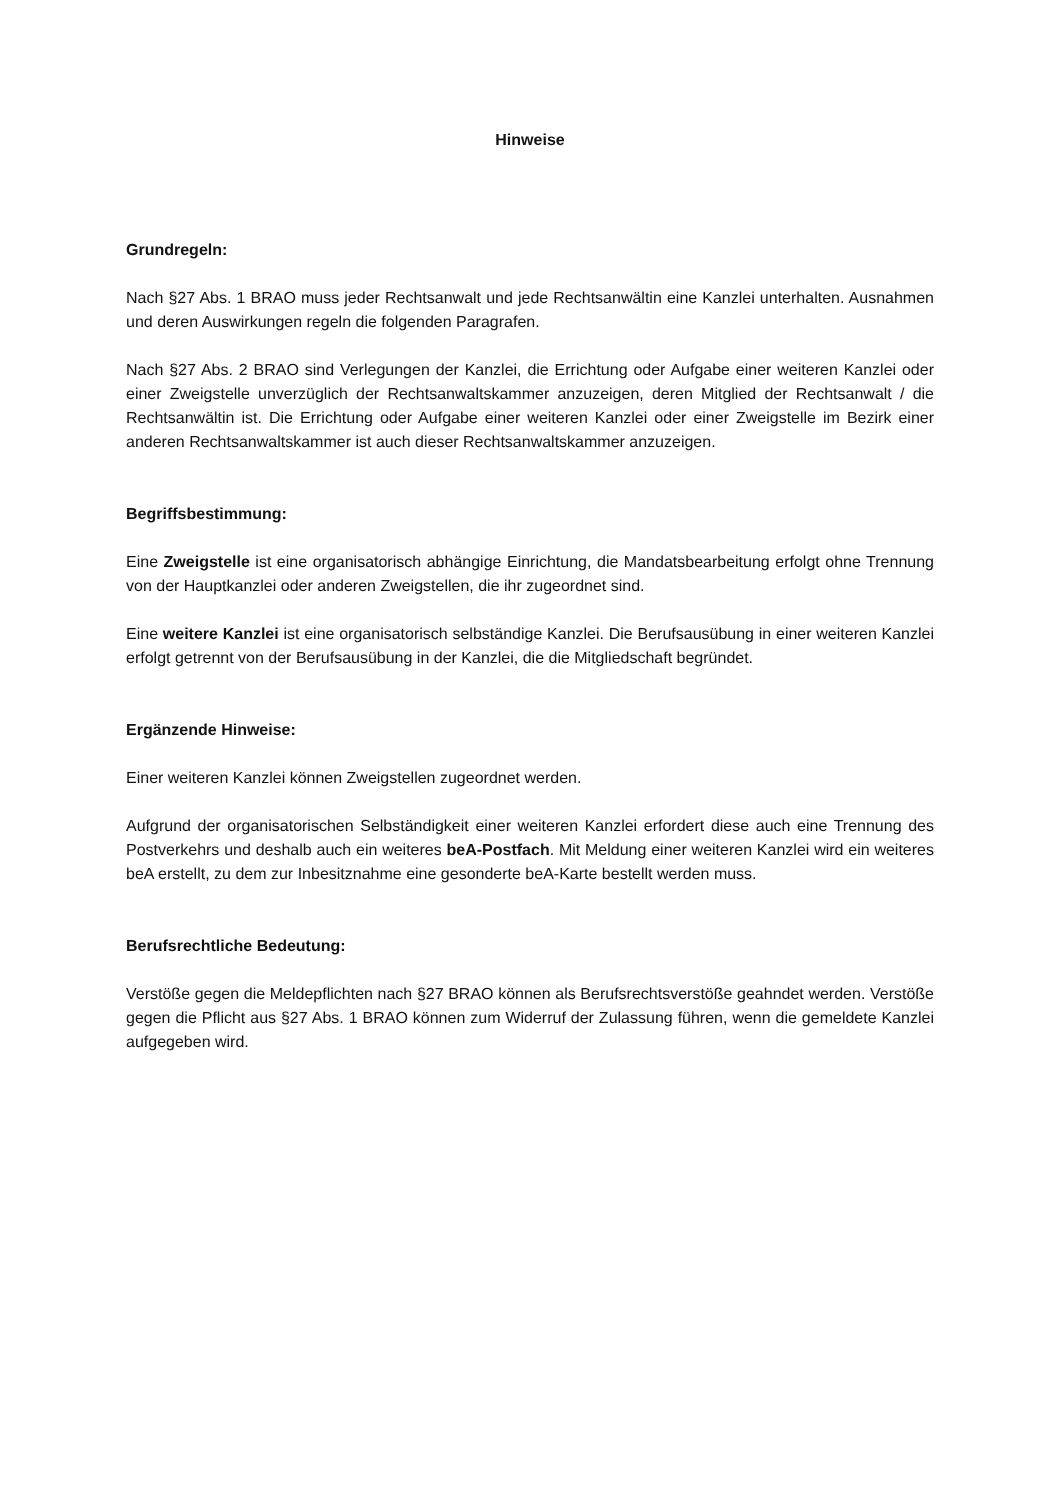Hinweise
Grundregeln:
Nach §27 Abs. 1 BRAO muss jeder Rechtsanwalt und jede Rechtsanwältin eine Kanzlei unterhalten. Ausnahmen und deren Auswirkungen regeln die folgenden Paragrafen.
Nach §27 Abs. 2 BRAO sind Verlegungen der Kanzlei, die Errichtung oder Aufgabe einer weiteren Kanzlei oder einer Zweigstelle unverzüglich der Rechtsanwaltskammer anzuzeigen, deren Mitglied der Rechtsanwalt / die Rechtsanwältin ist. Die Errichtung oder Aufgabe einer weiteren Kanzlei oder einer Zweigstelle im Bezirk einer anderen Rechtsanwaltskammer ist auch dieser Rechtsanwaltskammer anzuzeigen.
Begriffsbestimmung:
Eine Zweigstelle ist eine organisatorisch abhängige Einrichtung, die Mandatsbearbeitung erfolgt ohne Trennung von der Hauptkanzlei oder anderen Zweigstellen, die ihr zugeordnet sind.
Eine weitere Kanzlei ist eine organisatorisch selbständige Kanzlei. Die Berufsausübung in einer weiteren Kanzlei erfolgt getrennt von der Berufsausübung in der Kanzlei, die die Mitgliedschaft begründet.
Ergänzende Hinweise:
Einer weiteren Kanzlei können Zweigstellen zugeordnet werden.
Aufgrund der organisatorischen Selbständigkeit einer weiteren Kanzlei erfordert diese auch eine Trennung des Postverkehrs und deshalb auch ein weiteres beA-Postfach. Mit Meldung einer weiteren Kanzlei wird ein weiteres beA erstellt, zu dem zur Inbesitznahme eine gesonderte beA-Karte bestellt werden muss.
Berufsrechtliche Bedeutung:
Verstöße gegen die Meldepflichten nach §27 BRAO können als Berufsrechtsverstöße geahndet werden. Verstöße gegen die Pflicht aus §27 Abs. 1 BRAO können zum Widerruf der Zulassung führen, wenn die gemeldete Kanzlei aufgegeben wird.